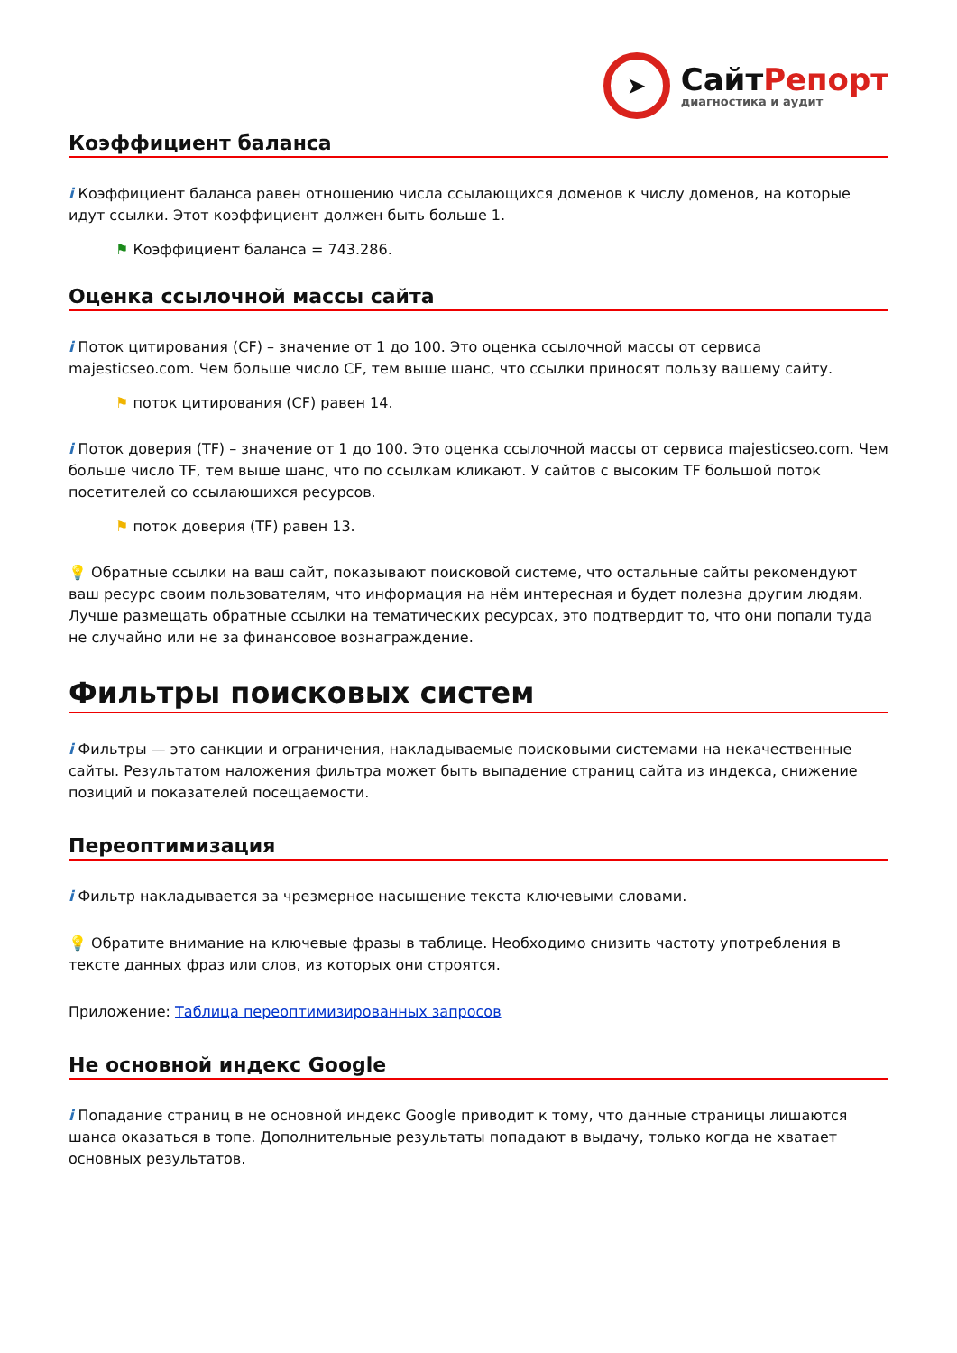➤
СайтРепорт
диагностика и аудит
Коэффициент баланса
i Коэффициент баланса равен отношению числа ссылающихся доменов к числу доменов, на которые идут ссылки. Этот коэффициент должен быть больше 1.
⚑ Коэффициент баланса = 743.286.
Оценка ссылочной массы сайта
i Поток цитирования (CF) – значение от 1 до 100. Это оценка ссылочной массы от сервиса majesticseo.com. Чем больше число CF, тем выше шанс, что ссылки приносят пользу вашему сайту.
⚑ поток цитирования (CF) равен 14.
i Поток доверия (TF) – значение от 1 до 100. Это оценка ссылочной массы от сервиса majesticseo.com. Чем больше число TF, тем выше шанс, что по ссылкам кликают. У сайтов с высоким TF большой поток посетителей со ссылающихся ресурсов.
⚑ поток доверия (TF) равен 13.
💡 Обратные ссылки на ваш сайт, показывают поисковой системе, что остальные сайты рекомендуют ваш ресурс своим пользователям, что информация на нём интересная и будет полезна другим людям.
Лучше размещать обратные ссылки на тематических ресурсах, это подтвердит то, что они попали туда не случайно или не за финансовое вознаграждение.
Фильтры поисковых систем
i Фильтры — это санкции и ограничения, накладываемые поисковыми системами на некачественные сайты. Результатом наложения фильтра может быть выпадение страниц сайта из индекса, снижение позиций и показателей посещаемости.
Переоптимизация
i Фильтр накладывается за чрезмерное насыщение текста ключевыми словами.
💡 Обратите внимание на ключевые фразы в таблице. Необходимо снизить частоту употребления в тексте данных фраз или слов, из которых они строятся.
Приложение: Таблица переоптимизированных запросов
Не основной индекс Google
i Попадание страниц в не основной индекс Google приводит к тому, что данные страницы лишаются шанса оказаться в топе. Дополнительные результаты попадают в выдачу, только когда не хватает основных результатов.